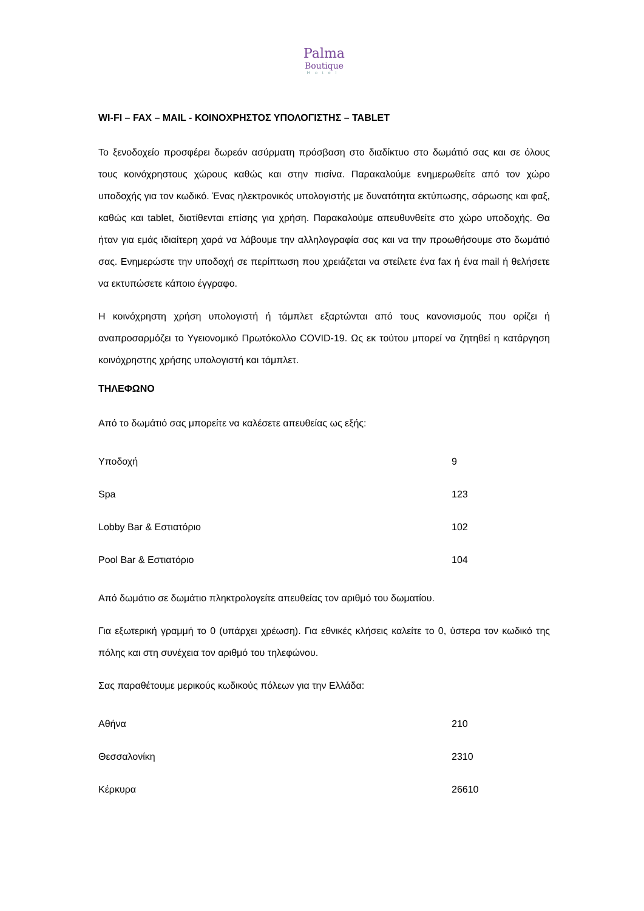Palma
Boutique
Hotel
WI-FI – FAX – MAIL - ΚΟΙΝΟΧΡΗΣΤΟΣ ΥΠΟΛΟΓΙΣΤΗΣ – TABLET
Το ξενοδοχείο προσφέρει δωρεάν ασύρματη πρόσβαση στο διαδίκτυο στο δωμάτιό σας και σε όλους τους κοινόχρηστους χώρους καθώς και στην πισίνα. Παρακαλούμε ενημερωθείτε από τον χώρο υποδοχής για τον κωδικό. Ένας ηλεκτρονικός υπολογιστής με δυνατότητα εκτύπωσης, σάρωσης και φαξ, καθώς και tablet, διατίθενται επίσης για χρήση. Παρακαλούμε απευθυνθείτε στο χώρο υποδοχής. Θα ήταν για εμάς ιδιαίτερη χαρά να λάβουμε την αλληλογραφία σας και να την προωθήσουμε στο δωμάτιό σας. Ενημερώστε την υποδοχή σε περίπτωση που χρειάζεται να στείλετε ένα fax ή ένα mail ή θελήσετε να εκτυπώσετε κάποιο έγγραφο.
Η κοινόχρηστη χρήση υπολογιστή ή τάμπλετ εξαρτώνται από τους κανονισμούς που ορίζει ή αναπροσαρμόζει το Υγειονομικό Πρωτόκολλο COVID-19. Ως εκ τούτου μπορεί να ζητηθεί η κατάργηση κοινόχρηστης χρήσης υπολογιστή και τάμπλετ.
ΤΗΛΕΦΩΝΟ
Από το δωμάτιό σας μπορείτε να καλέσετε απευθείας ως εξής:
| Υποδοχή | 9 |
| Spa | 123 |
| Lobby Bar & Εστιατόριο | 102 |
| Pool Bar & Εστιατόριο | 104 |
Από δωμάτιο σε δωμάτιο πληκτρολογείτε απευθείας τον αριθμό του δωματίου.
Για εξωτερική γραμμή το 0 (υπάρχει χρέωση). Για εθνικές κλήσεις καλείτε το 0, ύστερα τον κωδικό της πόλης και στη συνέχεια τον αριθμό του τηλεφώνου.
Σας παραθέτουμε μερικούς κωδικούς πόλεων για την Ελλάδα:
| Αθήνα | 210 |
| Θεσσαλονίκη | 2310 |
| Κέρκυρα | 26610 |